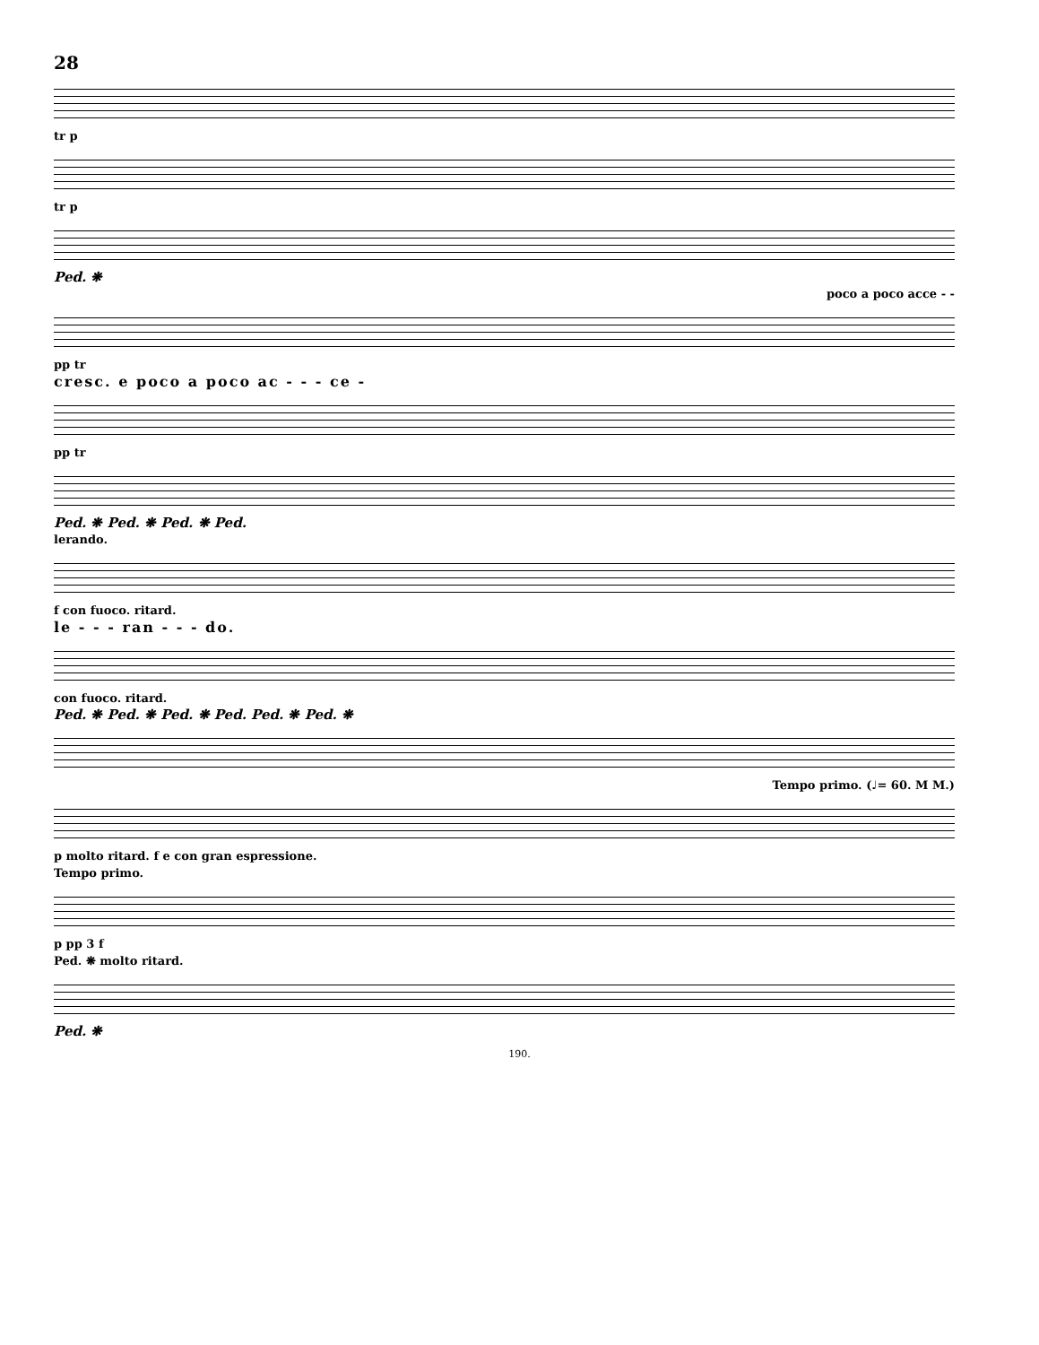28
tr p
tr p
Ped. ❋
poco a poco acce - -
pp tr
cresc. e poco a poco ac - - - ce -
pp tr
Ped. ❋ Ped. ❋ Ped. ❋ Ped.
lerando.
f con fuoco. ritard.
le - - - ran - - - do.
con fuoco. ritard.
Ped. ❋ Ped. ❋ Ped. ❋ Ped. Ped. ❋ Ped. ❋
Tempo primo. (♩= 60. M M.)
p molto ritard. f e con gran espressione.
Tempo primo.
p pp 3 f
Ped. ❋ molto ritard.
Ped. ❋
190.